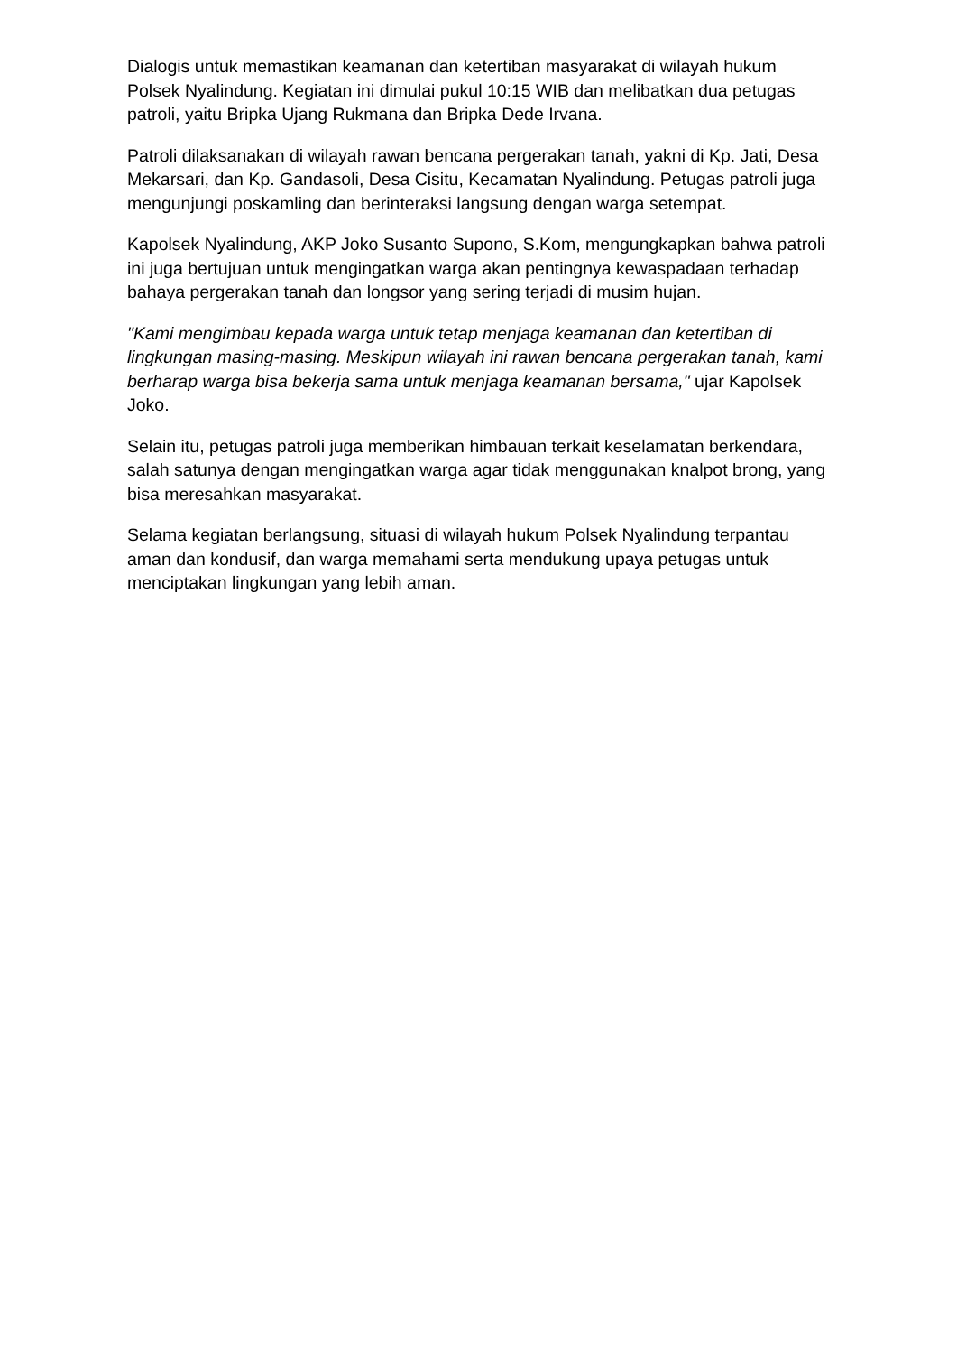Dialogis untuk memastikan keamanan dan ketertiban masyarakat di wilayah hukum Polsek Nyalindung. Kegiatan ini dimulai pukul 10:15 WIB dan melibatkan dua petugas patroli, yaitu Bripka Ujang Rukmana dan Bripka Dede Irvana.
Patroli dilaksanakan di wilayah rawan bencana pergerakan tanah, yakni di Kp. Jati, Desa Mekarsari, dan Kp. Gandasoli, Desa Cisitu, Kecamatan Nyalindung. Petugas patroli juga mengunjungi poskamling dan berinteraksi langsung dengan warga setempat.
Kapolsek Nyalindung, AKP Joko Susanto Supono, S.Kom, mengungkapkan bahwa patroli ini juga bertujuan untuk mengingatkan warga akan pentingnya kewaspadaan terhadap bahaya pergerakan tanah dan longsor yang sering terjadi di musim hujan.
"Kami mengimbau kepada warga untuk tetap menjaga keamanan dan ketertiban di lingkungan masing-masing. Meskipun wilayah ini rawan bencana pergerakan tanah, kami berharap warga bisa bekerja sama untuk menjaga keamanan bersama," ujar Kapolsek Joko.
Selain itu, petugas patroli juga memberikan himbauan terkait keselamatan berkendara, salah satunya dengan mengingatkan warga agar tidak menggunakan knalpot brong, yang bisa meresahkan masyarakat.
Selama kegiatan berlangsung, situasi di wilayah hukum Polsek Nyalindung terpantau aman dan kondusif, dan warga memahami serta mendukung upaya petugas untuk menciptakan lingkungan yang lebih aman.